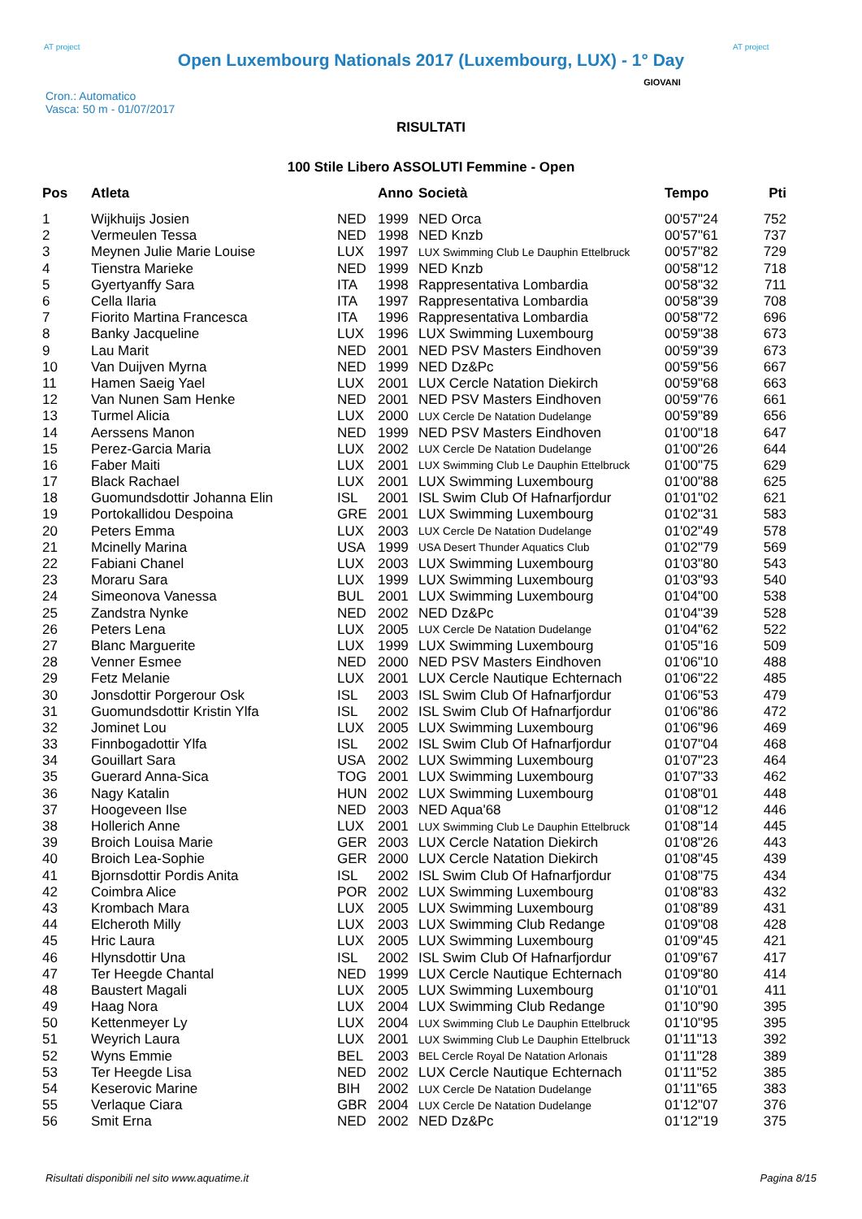AT project
Open Luxembourg Nationals 2017 (Luxembourg, LUX) - 1° Day
AT project
Cron.: Automatico
Vasca: 50 m - 01/07/2017
GIOVANI
RISULTATI
100 Stile Libero ASSOLUTI Femmine - Open
| Pos | Atleta | | Anno | Società | Tempo | Pti |
| --- | --- | --- | --- | --- | --- | --- |
| 1 | Wijkhuijs Josien | NED | 1999 | NED Orca | 00'57"24 | 752 |
| 2 | Vermeulen Tessa | NED | 1998 | NED Knzb | 00'57"61 | 737 |
| 3 | Meynen Julie Marie Louise | LUX | 1997 | LUX Swimming Club Le Dauphin Ettelbruck | 00'57"82 | 729 |
| 4 | Tienstra Marieke | NED | 1999 | NED Knzb | 00'58"12 | 718 |
| 5 | Gyertyanffy Sara | ITA | 1998 | Rappresentativa Lombardia | 00'58"32 | 711 |
| 6 | Cella Ilaria | ITA | 1997 | Rappresentativa Lombardia | 00'58"39 | 708 |
| 7 | Fiorito Martina Francesca | ITA | 1996 | Rappresentativa Lombardia | 00'58"72 | 696 |
| 8 | Banky Jacqueline | LUX | 1996 | LUX Swimming Luxembourg | 00'59"38 | 673 |
| 9 | Lau Marit | NED | 2001 | NED PSV Masters Eindhoven | 00'59"39 | 673 |
| 10 | Van Duijven Myrna | NED | 1999 | NED Dz&Pc | 00'59"56 | 667 |
| 11 | Hamen Saeig Yael | LUX | 2001 | LUX Cercle Natation Diekirch | 00'59"68 | 663 |
| 12 | Van Nunen Sam Henke | NED | 2001 | NED PSV Masters Eindhoven | 00'59"76 | 661 |
| 13 | Turmel Alicia | LUX | 2000 | LUX Cercle De Natation Dudelange | 00'59"89 | 656 |
| 14 | Aerssens Manon | NED | 1999 | NED PSV Masters Eindhoven | 01'00"18 | 647 |
| 15 | Perez-Garcia Maria | LUX | 2002 | LUX Cercle De Natation Dudelange | 01'00"26 | 644 |
| 16 | Faber Maiti | LUX | 2001 | LUX Swimming Club Le Dauphin Ettelbruck | 01'00"75 | 629 |
| 17 | Black Rachael | LUX | 2001 | LUX Swimming Luxembourg | 01'00"88 | 625 |
| 18 | Guomundsdottir Johanna Elin | ISL | 2001 | ISL Swim Club Of Hafnarfjordur | 01'01"02 | 621 |
| 19 | Portokallidou Despoina | GRE | 2001 | LUX Swimming Luxembourg | 01'02"31 | 583 |
| 20 | Peters Emma | LUX | 2003 | LUX Cercle De Natation Dudelange | 01'02"49 | 578 |
| 21 | Mcinelly Marina | USA | 1999 | USA Desert Thunder Aquatics Club | 01'02"79 | 569 |
| 22 | Fabiani Chanel | LUX | 2003 | LUX Swimming Luxembourg | 01'03"80 | 543 |
| 23 | Moraru Sara | LUX | 1999 | LUX Swimming Luxembourg | 01'03"93 | 540 |
| 24 | Simeonova Vanessa | BUL | 2001 | LUX Swimming Luxembourg | 01'04"00 | 538 |
| 25 | Zandstra Nynke | NED | 2002 | NED Dz&Pc | 01'04"39 | 528 |
| 26 | Peters Lena | LUX | 2005 | LUX Cercle De Natation Dudelange | 01'04"62 | 522 |
| 27 | Blanc Marguerite | LUX | 1999 | LUX Swimming Luxembourg | 01'05"16 | 509 |
| 28 | Venner Esmee | NED | 2000 | NED PSV Masters Eindhoven | 01'06"10 | 488 |
| 29 | Fetz Melanie | LUX | 2001 | LUX Cercle Nautique Echternach | 01'06"22 | 485 |
| 30 | Jonsdottir Porgerour Osk | ISL | 2003 | ISL Swim Club Of Hafnarfjordur | 01'06"53 | 479 |
| 31 | Guomundsdottir Kristin Ylfa | ISL | 2002 | ISL Swim Club Of Hafnarfjordur | 01'06"86 | 472 |
| 32 | Jominet Lou | LUX | 2005 | LUX Swimming Luxembourg | 01'06"96 | 469 |
| 33 | Finnbogadottir Ylfa | ISL | 2002 | ISL Swim Club Of Hafnarfjordur | 01'07"04 | 468 |
| 34 | Gouillart Sara | USA | 2002 | LUX Swimming Luxembourg | 01'07"23 | 464 |
| 35 | Guerard Anna-Sica | TOG | 2001 | LUX Swimming Luxembourg | 01'07"33 | 462 |
| 36 | Nagy Katalin | HUN | 2002 | LUX Swimming Luxembourg | 01'08"01 | 448 |
| 37 | Hoogeveen Ilse | NED | 2003 | NED Aqua'68 | 01'08"12 | 446 |
| 38 | Hollerich Anne | LUX | 2001 | LUX Swimming Club Le Dauphin Ettelbruck | 01'08"14 | 445 |
| 39 | Broich Louisa Marie | GER | 2003 | LUX Cercle Natation Diekirch | 01'08"26 | 443 |
| 40 | Broich Lea-Sophie | GER | 2000 | LUX Cercle Natation Diekirch | 01'08"45 | 439 |
| 41 | Bjornsdottir Pordis Anita | ISL | 2002 | ISL Swim Club Of Hafnarfjordur | 01'08"75 | 434 |
| 42 | Coimbra Alice | POR | 2002 | LUX Swimming Luxembourg | 01'08"83 | 432 |
| 43 | Krombach Mara | LUX | 2005 | LUX Swimming Luxembourg | 01'08"89 | 431 |
| 44 | Elcheroth Milly | LUX | 2003 | LUX Swimming Club Redange | 01'09"08 | 428 |
| 45 | Hric Laura | LUX | 2005 | LUX Swimming Luxembourg | 01'09"45 | 421 |
| 46 | Hlynsdottir Una | ISL | 2002 | ISL Swim Club Of Hafnarfjordur | 01'09"67 | 417 |
| 47 | Ter Heegde Chantal | NED | 1999 | LUX Cercle Nautique Echternach | 01'09"80 | 414 |
| 48 | Baustert Magali | LUX | 2005 | LUX Swimming Luxembourg | 01'10"01 | 411 |
| 49 | Haag Nora | LUX | 2004 | LUX Swimming Club Redange | 01'10"90 | 395 |
| 50 | Kettenmeyer Ly | LUX | 2004 | LUX Swimming Club Le Dauphin Ettelbruck | 01'10"95 | 395 |
| 51 | Weyrich Laura | LUX | 2001 | LUX Swimming Club Le Dauphin Ettelbruck | 01'11"13 | 392 |
| 52 | Wyns Emmie | BEL | 2003 | BEL Cercle Royal De Natation Arlonais | 01'11"28 | 389 |
| 53 | Ter Heegde Lisa | NED | 2002 | LUX Cercle Nautique Echternach | 01'11"52 | 385 |
| 54 | Keserovic Marine | BIH | 2002 | LUX Cercle De Natation Dudelange | 01'11"65 | 383 |
| 55 | Verlaque Ciara | GBR | 2004 | LUX Cercle De Natation Dudelange | 01'12"07 | 376 |
| 56 | Smit Erna | NED | 2002 | NED Dz&Pc | 01'12"19 | 375 |
Risultati disponibili nel sito www.aquatime.it Pagina 8/15